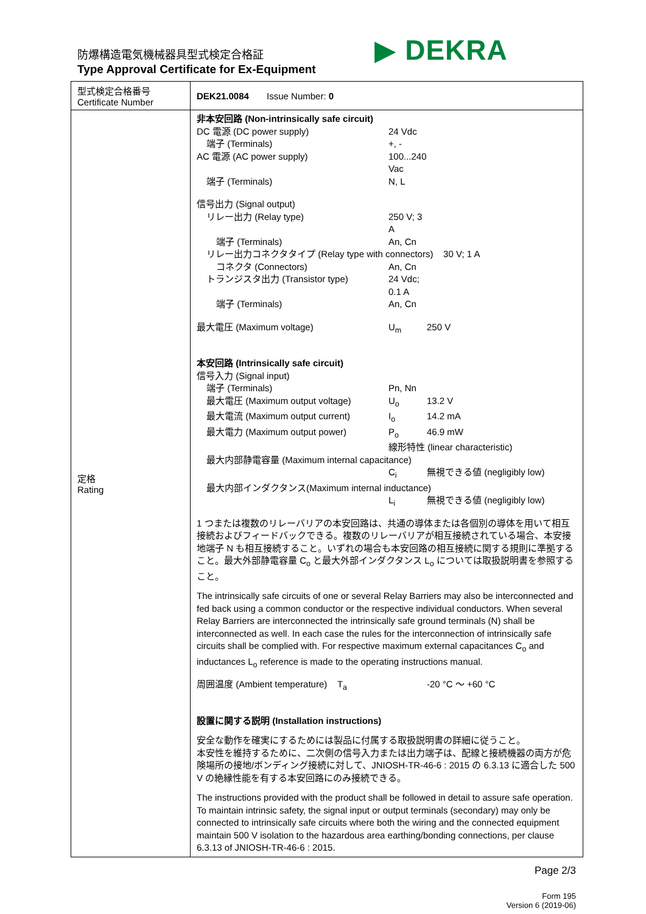防爆構造電気機械器具型式検定合格証
Type Approval Certificate for Ex-Equipment
▶ DEKRA
| 型式検定合格番号 Certificate Number | DEK21.0084 Issue Number: 0 |
| 定格 Rating | 非本安回路 (Non-intrinsically safe circuit) DC 電源 (DC power supply) 24 Vdc 端子 (Terminals) +, - AC 電源 (AC power supply) 100...240 Vac 端子 (Terminals) N, L 信号出力 (Signal output) リレー出力 (Relay type) 250 V; 3 A 端子 (Terminals) An, Cn リレー出力コネクタタイプ (Relay type with connectors) 30 V; 1 A コネクタ (Connectors) An, Cn トランジスタ出力 (Transistor type) 24 Vdc; 0.1 A 端子 (Terminals) An, Cn 最大電圧 (Maximum voltage) U<sub>m</sub> 250 V 本安回路 (Intrinsically safe circuit) 信号入力 (Signal input) 端子 (Terminals) Pn, Nn 最大電圧 (Maximum output voltage) U<sub>o</sub> 13.2 V 最大電流 (Maximum output current) I<sub>o</sub> 14.2 mA 最大電力 (Maximum output power) P<sub>o</sub> 46.9 mW 線形特性 (linear characteristic) 最大内部静電容量 (Maximum internal capacitance) C<sub>i</sub> 無視できる値 (negligibly low) 最大内部インダクタンス(Maximum internal inductance) L<sub>i</sub> 無視できる値 (negligibly low) 1 つまたは複数のリレーバリアの本安回路は、共通の導体または各個別の導体を用いて相互接続およびフィードバックできる。複数のリレーバリアが相互接続されている場合、本安接地端子 N も相互接続すること。いずれの場合も本安回路の相互接続に関する規則に準拠すること。最大外部静電容量 C<sub>o</sub> と最大外部インダクタンス L<sub>o</sub> については取扱説明書を参照すること。 The intrinsically safe circuits of one or several Relay Barriers may also be interconnected and fed back using a common conductor or the respective individual conductors. When several Relay Barriers are interconnected the intrinsically safe ground terminals (N) shall be interconnected as well. In each case the rules for the interconnection of intrinsically safe circuits shall be complied with. For respective maximum external capacitances C<sub>o</sub> and inductances L<sub>o</sub> reference is made to the operating instructions manual. 周囲温度 (Ambient temperature) T<sub>a</sub> -20 °C ～ +60 °C 設置に関する説明 (Installation instructions) 安全な動作を確実にするためには製品に付属する取扱説明書の詳細に従うこと。 本安性を維持するために、二次側の信号入力または出力端子は、配線と接続機器の両方が危険場所の接地/ボンディング接続に対して、JNIOSH-TR-46-6 : 2015 の 6.3.13 に適合した 500 V の絶縁性能を有する本安回路にのみ接続できる。 The instructions provided with the product shall be followed in detail to assure safe operation. To maintain intrinsic safety, the signal input or output terminals (secondary) may only be connected to intrinsically safe circuits where both the wiring and the connected equipment maintain 500 V isolation to the hazardous area earthing/bonding connections, per clause 6.3.13 of JNIOSH-TR-46-6 : 2015. |
Page 2/3
Form 195
Version 6 (2019-06)